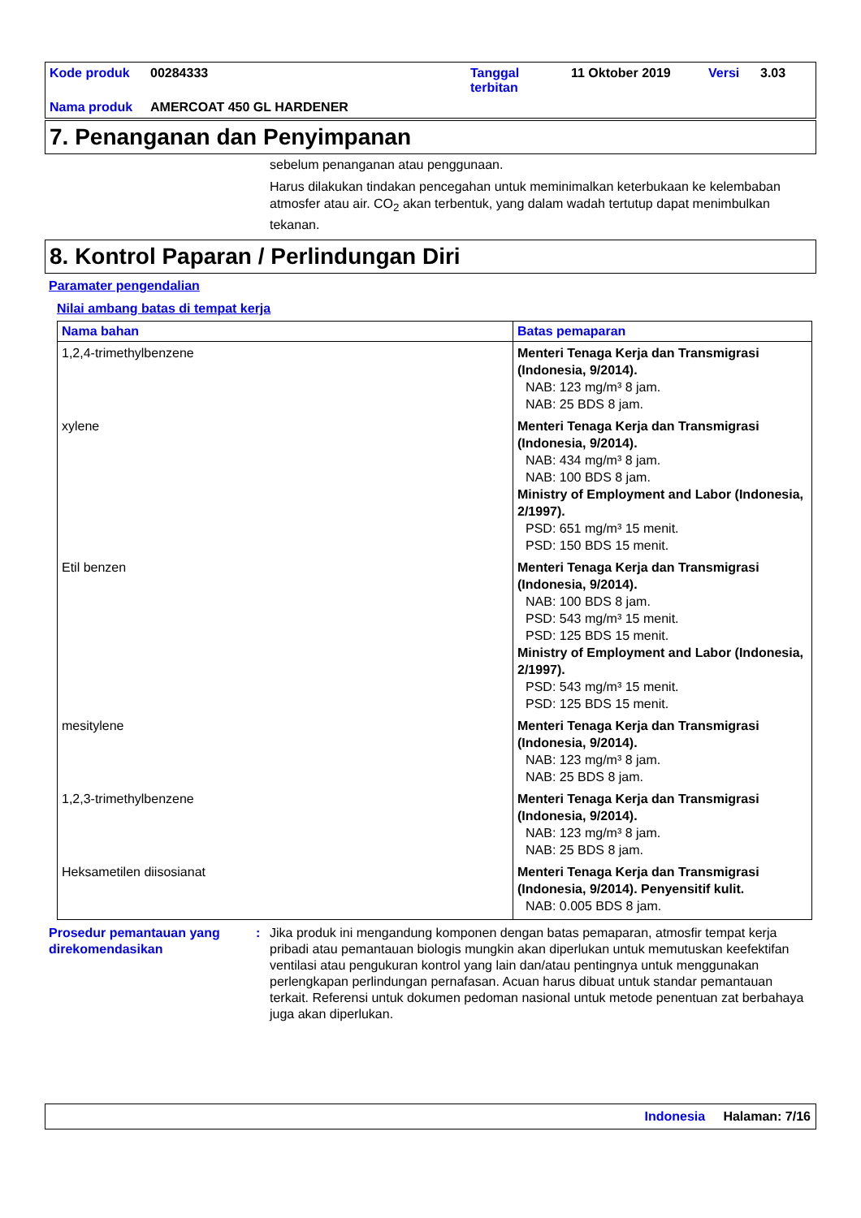| Kode produk | 00284333 | Tanggal terbitan | 11 Oktober 2019 | Versi | 3.03 |
| Nama produk | AMERCOAT 450 GL HARDENER | | | | |
7. Penanganan dan Penyimpanan
sebelum penanganan atau penggunaan.
Harus dilakukan tindakan pencegahan untuk meminimalkan keterbukaan ke kelembaban atmosfer atau air. CO<sub>2</sub> akan terbentuk, yang dalam wadah tertutup dapat menimbulkan tekanan.
8. Kontrol Paparan / Perlindungan Diri
Paramater pengendalian
Nilai ambang batas di tempat kerja
| Nama bahan | Batas pemaparan |
| --- | --- |
| 1,2,4-trimethylbenzene | Menteri Tenaga Kerja dan Transmigrasi (Indonesia, 9/2014). NAB: 123 mg/m³ 8 jam. NAB: 25 BDS 8 jam. |
| xylene | Menteri Tenaga Kerja dan Transmigrasi (Indonesia, 9/2014). NAB: 434 mg/m³ 8 jam. NAB: 100 BDS 8 jam. Ministry of Employment and Labor (Indonesia, 2/1997). PSD: 651 mg/m³ 15 menit. PSD: 150 BDS 15 menit. |
| Etil benzen | Menteri Tenaga Kerja dan Transmigrasi (Indonesia, 9/2014). NAB: 100 BDS 8 jam. PSD: 543 mg/m³ 15 menit. PSD: 125 BDS 15 menit. Ministry of Employment and Labor (Indonesia, 2/1997). PSD: 543 mg/m³ 15 menit. PSD: 125 BDS 15 menit. |
| mesitylene | Menteri Tenaga Kerja dan Transmigrasi (Indonesia, 9/2014). NAB: 123 mg/m³ 8 jam. NAB: 25 BDS 8 jam. |
| 1,2,3-trimethylbenzene | Menteri Tenaga Kerja dan Transmigrasi (Indonesia, 9/2014). NAB: 123 mg/m³ 8 jam. NAB: 25 BDS 8 jam. |
| Heksametilen diisosianat | Menteri Tenaga Kerja dan Transmigrasi (Indonesia, 9/2014). Penyensitif kulit. NAB: 0.005 BDS 8 jam. |
Prosedur pemantauan yang direkomendasikan
: Jika produk ini mengandung komponen dengan batas pemaparan, atmosfir tempat kerja pribadi atau pemantauan biologis mungkin akan diperlukan untuk memutuskan keefektifan ventilasi atau pengukuran kontrol yang lain dan/atau pentingnya untuk menggunakan perlengkapan perlindungan pernafasan. Acuan harus dibuat untuk standar pemantauan terkait. Referensi untuk dokumen pedoman nasional untuk metode penentuan zat berbahaya juga akan diperlukan.
Indonesia Halaman: 7/16